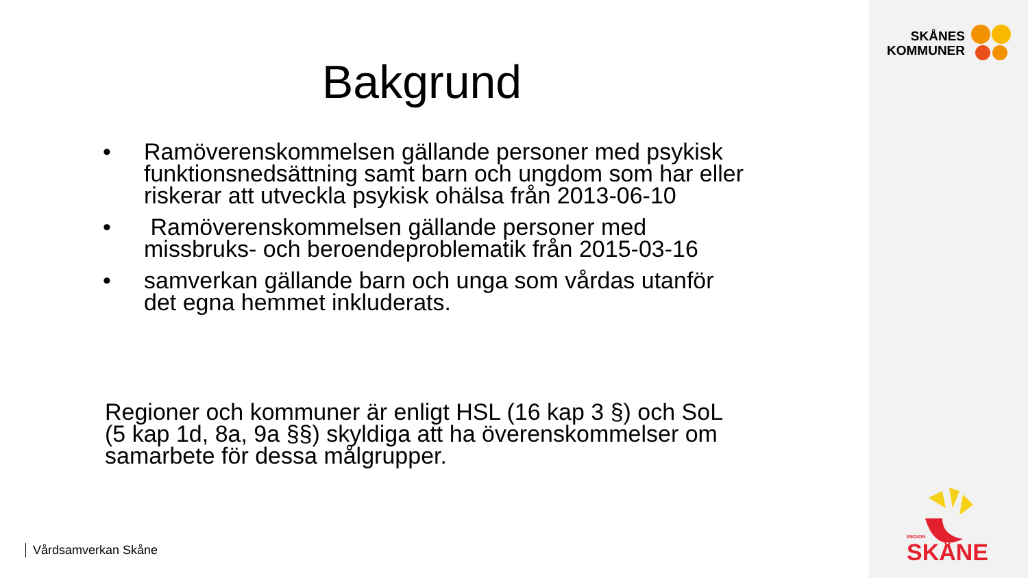Bakgrund
• Ramöverenskommelsen gällande personer med psykisk funktionsnedsättning samt barn och ungdom som har eller riskerar att utveckla psykisk ohälsa från 2013-06-10
• Ramöverenskommelsen gällande personer med missbruks- och beroendeproblematik från 2015-03-16
• samverkan gällande barn och unga som vårdas utanför det egna hemmet inkluderats.
Regioner och kommuner är enligt HSL (16 kap 3 §) och SoL (5 kap 1d, 8a, 9a §§) skyldiga att ha överenskommelser om samarbete för dessa målgrupper.
Vårdsamverkan Skåne
SKÅNES
KOMMUNER
REGION
SKÅNE